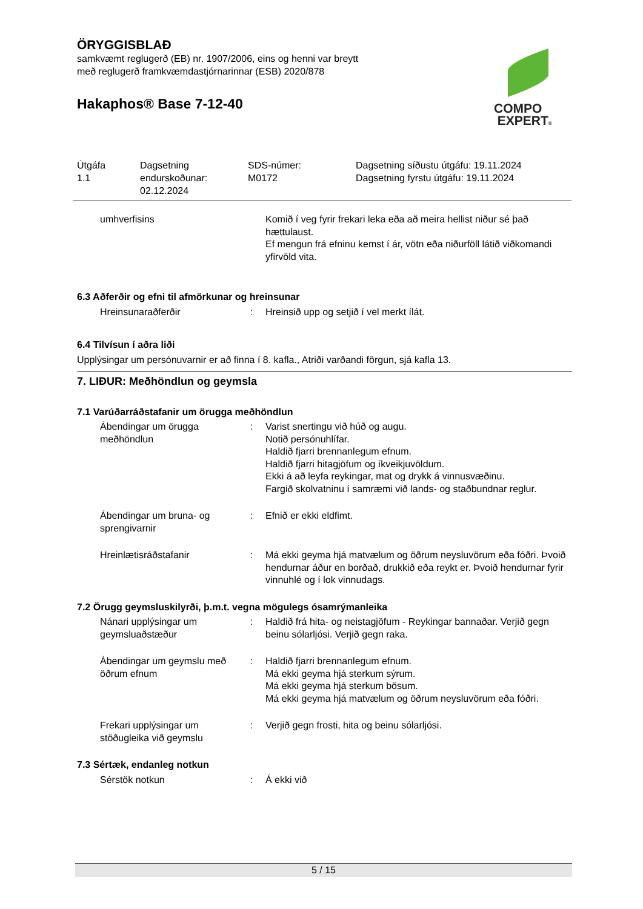ÖRYGGISBLAÐ
samkvæmt reglugerð (EB) nr. 1907/2006, eins og henni var breytt
með reglugerð framkvæmdastjórnarinnar (ESB) 2020/878
Hakaphos® Base 7-12-40
COMPO
EXPERT®
Útgáfa
1.1
Dagsetning
endurskoðunar:
02.12.2024
SDS-númer:
M0172
Dagsetning síðustu útgáfu: 19.11.2024
Dagsetning fyrstu útgáfu: 19.11.2024
| umhverfisins | | Komið í veg fyrir frekari leka eða að meira hellist niður sé það hættulaust. Ef mengun frá efninu kemst í ár, vötn eða niðurföll látið viðkomandi yfirvöld vita. |
6.3 Aðferðir og efni til afmörkunar og hreinsunar
| Hreinsunaraðferðir | : | Hreinsið upp og setjið í vel merkt ílát. |
6.4 Tilvísun í aðra liði
Upplýsingar um persónuvarnir er að finna í 8. kafla., Atriði varðandi förgun, sjá kafla 13.
7. LIÐUR: Meðhöndlun og geymsla
7.1 Varúðarráðstafanir um örugga meðhöndlun
| Ábendingar um örugga meðhöndlun | : | Varist snertingu við húð og augu. Notið persónuhlífar. Haldið fjarri brennanlegum efnum. Haldið fjarri hitagjöfum og íkveikjuvöldum. Ekki á að leyfa reykingar, mat og drykk á vinnusvæðinu. Fargið skolvatninu í samræmi við lands- og staðbundnar reglur. |
| Ábendingar um bruna- og sprengivarnir | : | Efnið er ekki eldfimt. |
| Hreinlætisráðstafanir | : | Má ekki geyma hjá matvælum og öðrum neysluvörum eða fóðri. Þvoið hendurnar áður en borðað, drukkið eða reykt er. Þvoið hendurnar fyrir vinnuhlé og í lok vinnudags. |
7.2 Örugg geymsluskilyrði, þ.m.t. vegna mögulegs ósamrýmanleika
| Nánari upplýsingar um geymsluaðstæður | : | Haldið frá hita- og neistagjöfum - Reykingar bannaðar. Verjið gegn beinu sólarljósi. Verjið gegn raka. |
| Ábendingar um geymslu með öðrum efnum | : | Haldið fjarri brennanlegum efnum. Má ekki geyma hjá sterkum sýrum. Má ekki geyma hjá sterkum bösum. Má ekki geyma hjá matvælum og öðrum neysluvörum eða fóðri. |
| Frekari upplýsingar um stöðugleika við geymslu | : | Verjið gegn frosti, hita og beinu sólarljósi. |
7.3 Sértæk, endanleg notkun
| Sérstök notkun | : | Á ekki við |
5 / 15